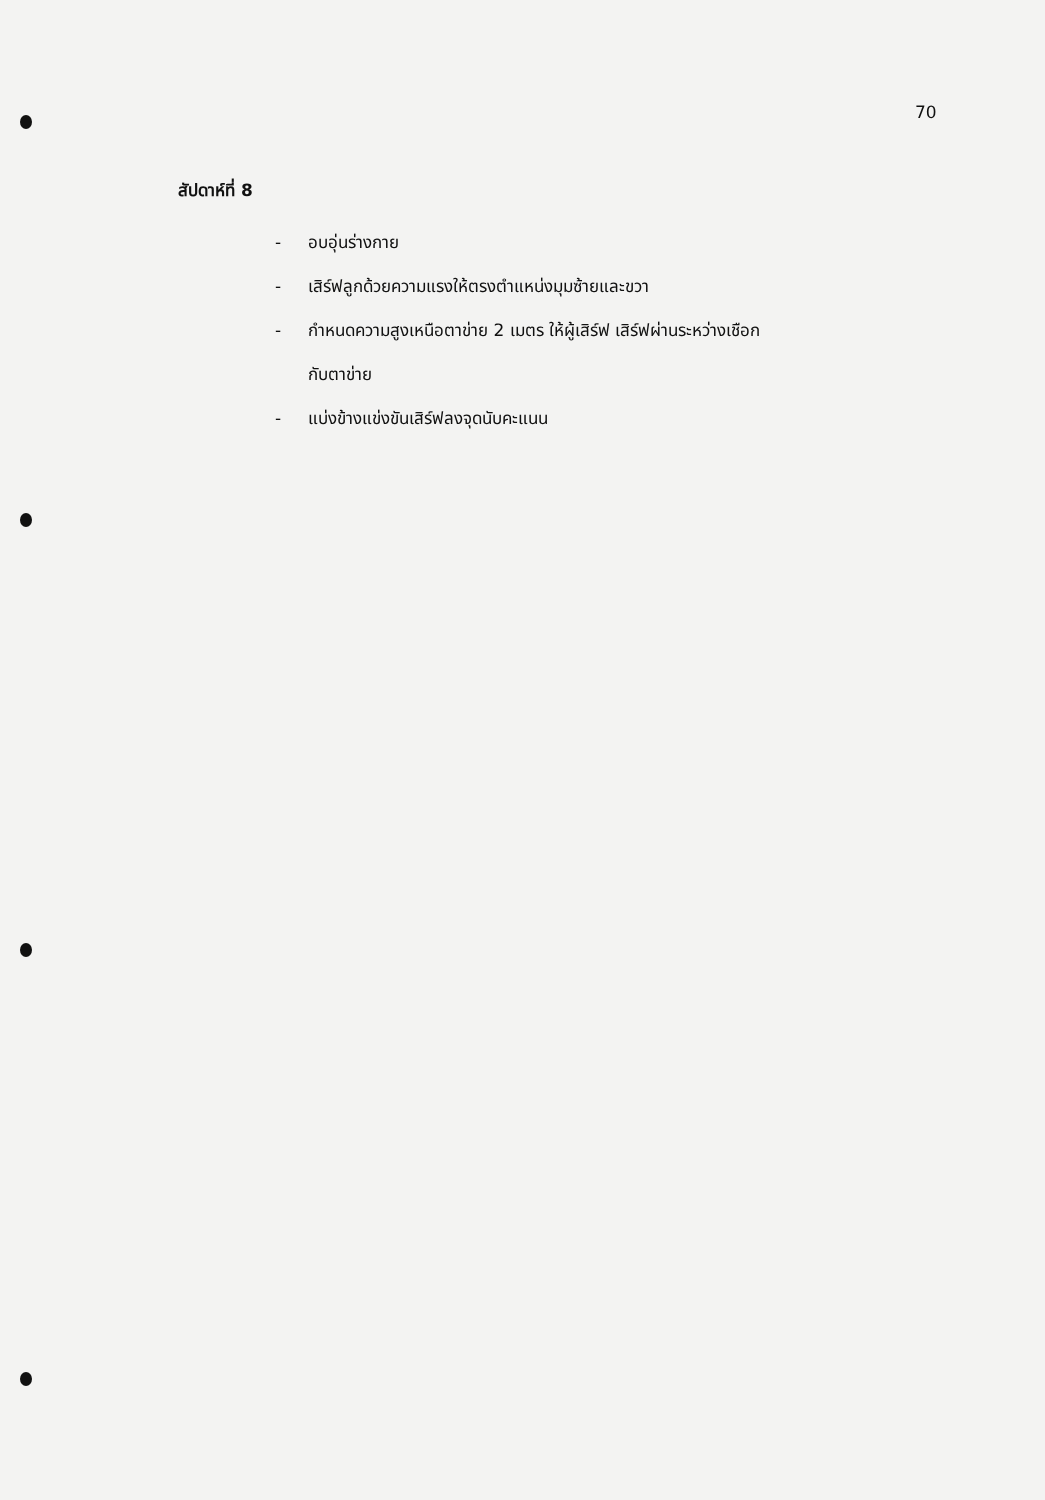70
สัปดาห์ที่ 8
- อบอุ่นร่างกาย
- เสิร์ฟลูกด้วยความแรงให้ตรงตำแหน่งมุมซ้ายและขวา
- กำหนดความสูงเหนือตาข่าย 2 เมตร ให้ผู้เสิร์ฟ เสิร์ฟผ่านระหว่างเชือก
กับตาข่าย
- แบ่งข้างแข่งขันเสิร์ฟลงจุดนับคะแนน